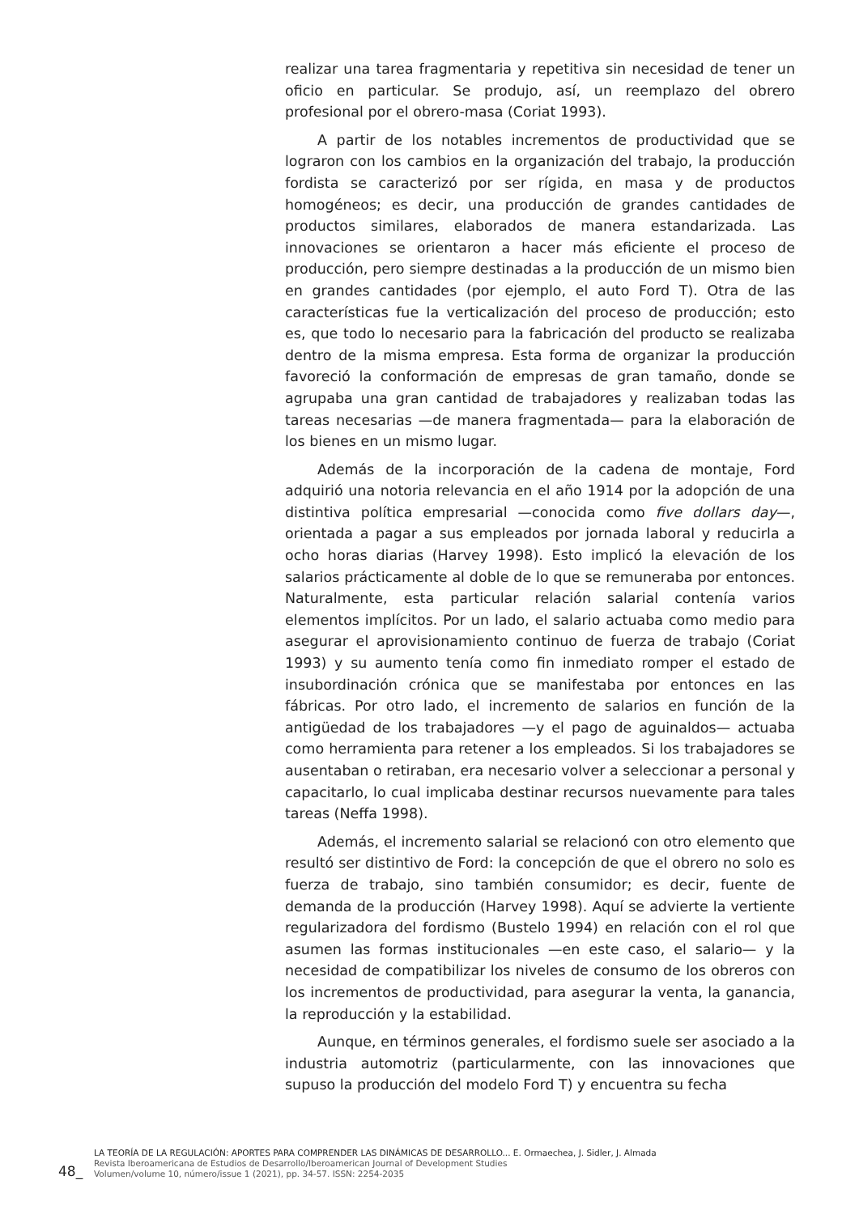realizar una tarea fragmentaria y repetitiva sin necesidad de tener un oficio en particular. Se produjo, así, un reemplazo del obrero profesional por el obrero-masa (Coriat 1993).
A partir de los notables incrementos de productividad que se lograron con los cambios en la organización del trabajo, la producción fordista se caracterizó por ser rígida, en masa y de productos homogéneos; es decir, una producción de grandes cantidades de productos similares, elaborados de manera estandarizada. Las innovaciones se orientaron a hacer más eficiente el proceso de producción, pero siempre destinadas a la producción de un mismo bien en grandes cantidades (por ejemplo, el auto Ford T). Otra de las características fue la verticalización del proceso de producción; esto es, que todo lo necesario para la fabricación del producto se realizaba dentro de la misma empresa. Esta forma de organizar la producción favoreció la conformación de empresas de gran tamaño, donde se agrupaba una gran cantidad de trabajadores y realizaban todas las tareas necesarias —de manera fragmentada— para la elaboración de los bienes en un mismo lugar.
Además de la incorporación de la cadena de montaje, Ford adquirió una notoria relevancia en el año 1914 por la adopción de una distintiva política empresarial —conocida como five dollars day—, orientada a pagar a sus empleados por jornada laboral y reducirla a ocho horas diarias (Harvey 1998). Esto implicó la elevación de los salarios prácticamente al doble de lo que se remuneraba por entonces. Naturalmente, esta particular relación salarial contenía varios elementos implícitos. Por un lado, el salario actuaba como medio para asegurar el aprovisionamiento continuo de fuerza de trabajo (Coriat 1993) y su aumento tenía como fin inmediato romper el estado de insubordinación crónica que se manifestaba por entonces en las fábricas. Por otro lado, el incremento de salarios en función de la antigüedad de los trabajadores —y el pago de aguinaldos— actuaba como herramienta para retener a los empleados. Si los trabajadores se ausentaban o retiraban, era necesario volver a seleccionar a personal y capacitarlo, lo cual implicaba destinar recursos nuevamente para tales tareas (Neffa 1998).
Además, el incremento salarial se relacionó con otro elemento que resultó ser distintivo de Ford: la concepción de que el obrero no solo es fuerza de trabajo, sino también consumidor; es decir, fuente de demanda de la producción (Harvey 1998). Aquí se advierte la vertiente regularizadora del fordismo (Bustelo 1994) en relación con el rol que asumen las formas institucionales —en este caso, el salario— y la necesidad de compatibilizar los niveles de consumo de los obreros con los incrementos de productividad, para asegurar la venta, la ganancia, la reproducción y la estabilidad.
Aunque, en términos generales, el fordismo suele ser asociado a la industria automotriz (particularmente, con las innovaciones que supuso la producción del modelo Ford T) y encuentra su fecha
48_
LA TEORÍA DE LA REGULACIÓN: APORTES PARA COMPRENDER LAS DINÁMICAS DE DESARROLLO... E. Ormaechea, J. Sidler, J. Almada
Revista Iberoamericana de Estudios de Desarrollo/Iberoamerican Journal of Development Studies
Volumen/volume 10, número/issue 1 (2021), pp. 34-57. ISSN: 2254-2035